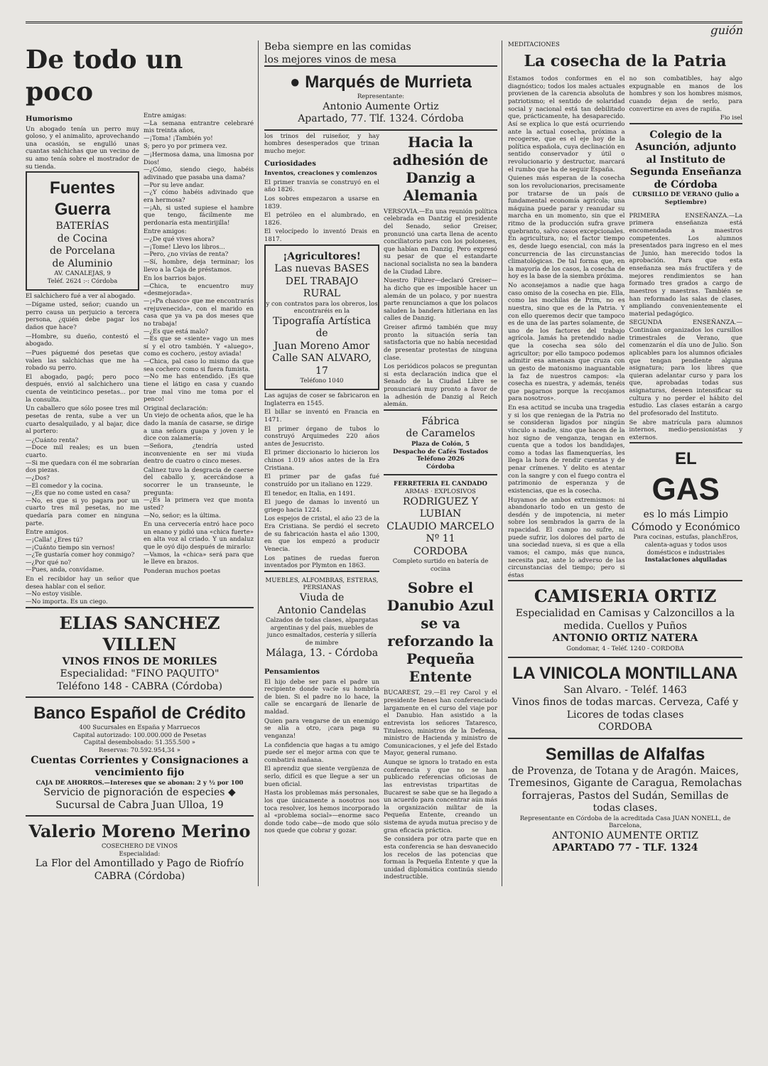guión
De todo un poco
Humorismo
Un abogado tenía un perro muy goloso, y el animalito, aprovechando una ocasión, se engulló unas cuantas salchichas que un vecino de su amo tenía sobre el mostrador de su tienda.
Fuentes Guerra
BATERÍAS
de Cocina
de Porcelana
de Aluminio
AV. CANALEJAS, 9
Teléf. 2624 :-: Córdoba
El salchichero fué a ver al abogado.
—Dígame usted, señor; cuando un perro causa un perjuicio a tercera persona, ¿quién debe pagar los daños que hace?
—Hombre, su dueño, contestó el abogado.
—Pues páguemé dos pesetas que valen las salchichas que me ha robado su perro.
El abogado, pagó; pero poco después, envió al salchichero una cuenta de veinticinco pesetas... por la consulta.
Un caballero que sólo posee tres mil pesetas de renta, sube a ver un cuarto desalquilado, y al bajar, dice al portero:
—¿Cuánto renta?
—Doce mil reales; es un buen cuarto.
—Si me quedara con él me sobrarían dos piezas.
—¿Dos?
—El comedor y la cocina.
—¿Es que no come usted en casa?
—No, es que si yo pagara por un cuarto tres mil pesetas, no me quedaría para comer en ninguna parte.
Entre amigos.
—¡Calla! ¿Eres tú?
—¡Cuánto tiempo sin vernos!
—¿Te gustaría comer hoy conmigo?
—¿Por qué no?
—Pues, anda, convídame.
En el recibidor hay un señor que desea hablar con el señor.
—No estoy visible.
—No importa. Es un ciego.
Entre amigas:
—La semana entrantre celebraré mis treinta años,
—¡Toma! ¡También yo!
S; pero yo por primera vez.
—¡Hermosa dama, una limosna por Dios!
—¿Cómo, siendo ciego, habéis adivinado que pasaba una dama?
—Por su leve andar.
—¿Y cómo habéis adivinado que era hermosa?
—¡Ah, si usted supiese el hambre que tengo, fácilmente me perdonaría esta mentirijilla!
Entre amigos:
—¿De qué vives ahora?
—¡Tome! Llevo los libros...
—Pero, ¿no vivías de renta?
—Sí, hombre, deja terminar; los llevo a la Caja de préstamos.
En los barrios bajos.
—Chica, te encuentro muy «desmejorada».
—¡«Pa chasco» que me encontrarás «rejuvenecida», con el marido en casa que ya va pa dos meses que no trabaja!
—¿Es que está malo?
—Es que se «siente» vago un mes sí y el otro también. Y «aluego», como es cochero, ¡estoy aviada!
—Chica, pal caso lo mismo da que sea cochero como si fuera fumista.
—No me has entendido. ¡Es que tiene el látigo en casa y cuando trae mal vino me toma por el penco!
Original declaración:
Un viejo de ochenta años, que le ha dado la manía de casarse, se dirige a una señora guapa y joven y le dice con zalamería:
—Señora, ¿tendría usted inconveniente en ser mi viuda dentro de cuatro o cinco meses.
Calinez tuvo la desgracia de caerse del caballo y, acercándose a socorrer le un transeunte, le pregunta:
—¿Es la primera vez que monta usted?
—No, señor; es la última.
En una cervecería entró hace poco un enano y pidió una «chica fuerte» en alta voz al criado. Y un andaluz que le oyó dijo después de mirarlo:
—Vamos, la «chica» será para que le lleve en brazos.
Ponderan muchos poetas
ELIAS SANCHEZ
VILLEN
VINOS FINOS DE MORILES
Especialidad: "FINO PAQUITO"
Teléfono 148 - CABRA (Córdoba)
Banco Español de Crédito
400 Sucursales en España y Marruecos
Capital autorizado: 100.000.000 de Pesetas
Capital desembolsado: 51.355.500 »
Reservas: 70.592.954,34 »
Cuentas Corrientes y Consignaciones a vencimiento fijo
CAJA DE AHORROS.—Intereses que se abonan: 2 y ½ por 100
Servicio de pignoración de especies ◆ Sucursal de Cabra Juan Ulloa, 19
Valerio Moreno Merino
COSECHERO DE VINOS
Especialidad:
La Flor del Amontillado y Pago de Riofrío
CABRA (Córdoba)
Beba siempre en las comidas
los mejores vinos de mesa
● Marqués de Murrieta
Representante:
Antonio Aumente Ortiz
Apartado, 77. Tlf. 1324. Córdoba
los trinos del ruiseñor, y hay hombres desesperados que trinan mucho mejor.
Curiosidades
Inventos, creaciones y comienzos
El primer tranvía se construyó en el año 1826.
Los sobres empezaron a usarse en 1839.
El petróleo en el alumbrado, en 1826.
El velocípedo lo inventó Drais en 1817.
¡Agricultores!
Las nuevas BASES DEL TRABAJO RURAL
y con contratos para los obreros, los encontraréis en la
Tipografía Artística
de
Juan Moreno Amor
Calle SAN ALVARO, 17
Teléfono 1040
Las agujas de coser se fabricaron en Inglaterra en 1545.
El billar se inventó en Francia en 1471.
El primer órgano de tubos lo construyó Arquimedes 220 años antes de Jesucristo.
El primer diccionario lo hicieron los chinos 1.019 años antes de la Era Cristiana.
El primer par de gafas fué construído por un italiano en 1229.
El tenedor, en Italia, en 1491.
El juego de damas lo inventó un griego hacia 1224.
Los espejos de cristal, el año 23 de la Era Cristiana. Se perdió el secreto de su fabricación hasta el año 1300, en que los empezó a producir Venecia.
Los patines de ruedas fueron inventados por Plymton en 1863.
MUEBLES, ALFOMBRAS, ESTERAS, PERSIANAS
Viuda de
Antonio Candelas
Calzados de todas clases, alpargatas argentinas y del país, muebles de junco esmaltados, cestería y sillería de mimbre
Málaga, 13. - Córdoba
Pensamientos
El hijo debe ser para el padre un recipiente donde vacíe su hombría de bien. Si el padre no lo hace, la calle se encargará de llenarle de maldad.
Quien para vengarse de un enemigo se alía a otro, ¡cara paga su venganza!
La confidencia que hagas a tu amigo puede ser el mejor arma con que te combatirá mañana.
El aprendiz que siente vergüenza de serlo, difícil es que llegue a ser un buen oficial.
Hasta los problemas más personales, los que únicamente a nosotros nos toca resolver, los hemos incorporado al «problema social»—enorme saco donde todo cabe—de modo que sólo nos quede que cobrar y gozar.
Hacia la adhesión de Danzig a Alemania
VERSOVIA.—En una reunión política celebrada en Dantzig el presidente del Senado, señor Greiser, pronunció una carta llena de acento conciliatorio para con los poloneses, que habían en Danzig. Pero expresó su pesar de que el estandarte nacional socialista no sea la bandera de la Ciudad Libre.
Nuestro Führer—declaró Greiser—ha dicho que es imposible hacer un alemán de un polaco, y por nuestra parte renunciamos a que los polacos saluden la bandera hitleriana en las calles de Danzig.
Greiser afirmó también que muy pronto la situación sería tan satisfactoria que no había necesidad de presentar protestas de ninguna clase.
Los periódicos polacos se preguntan si esta declaración indica que el Senado de la Ciudad Libre se pronunciará muy pronto a favor de la adhesión de Danzig al Reich alemán.
Fábrica
de Caramelos
Plaza de Colón, 5
Despacho de Cafés Tostados
Teléfono 2026
Córdoba
FERRETERIA EL CANDADO
ARMAS · EXPLOSIVOS
RODRIGUEZ Y LUBIAN
CLAUDIO MARCELO
Nº 11
CORDOBA
Completo surtido en batería de cocina
Sobre el Danubio Azul se va reforzando la Pequeña Entente
BUCAREST, 29.—El rey Carol y el presidente Benes han conferenciado largamente en el curso del viaje por el Danubio. Han asistido a la entrevista los señores Tataresco, Titulesco, ministros de la Defensa, ministro de Hacienda y ministro de Comunicaciones, y el jefe del Estado Mayor, general rumano.
Aunque se ignora lo tratado en esta conferencia y que no se han publicado referencias oficiosas de las entrevistas tripartitas de Bucarest se sabe que se ha llegado a un acuerdo para concentrar aún más la organización militar de la Pequeña Entente, creando un sistema de ayuda mutua preciso y de gran eficacia práctica.
Se considera por otra parte que en esta conferencia se han desvanecido los recelos de las potencias que forman la Pequeña Entente y que la unidad diplomática continúa siendo indestructible.
MEDITACIONES
La cosecha de la Patria
Estamos todos conformes en el diagnóstico; todos los males actuales provienen de la carencia absoluta de patriotismo; el sentido de solaridad social y nacional está tan debilitado que, prácticamente, ha desaparecido. Así se explica lo que está ocurriendo ante la actual cosecha, próxima a recogerse, que es el eje hoy de la política española, cuya declinación en sentido conservador y útil o revolucionario y destructor, marcará el rumbo que ha de seguir España.
Quienes más esperan de la cosecha son los revolucionarios, precisamente por tratarse de un país de fundamental economía agrícola; una máquina puede parar y reanudar su marcha en un momento, sin que el ritmo de la producción sufra grave quebranto, salvo casos excepcionales. En agricultura, no; el factor tiempo es, desde luego esencial, con más la concurrencia de las circunstancias climatológicas. De tal forma que, en la mayoría de los casos, la cosecha de hoy es la base de la siembra próxima.
No aconsejamos a nadie que haga caso omiso de la cosecha en pie. Ella, como las mochilas de Prim, no es nuestra, sino que es de la Patria. Y con ello queremos decir que tampoco es de una de las partes solamente, de uno de los factores del trabajo agrícola. Jamás ha pretendido nadie que la cosecha sea sólo del agricultor; por ello tampoco podemos admitir esa amenaza que cruza con un gesto de matonismo inaguantable la faz de nuestros campos: «la cosecha es nuestra, y además, tenéis que pagarnos porque la recojamos para nosotros».
En esa actitud se incuba una tragedia y si los que reniegan de la Patria no se consideran ligados por ningún vínculo a nadie, sino que hacen de la hoz signo de venganza, tengan en cuenta que a todos los bandidajes, como a todas las flamenquerías, les llega la hora de rendir cuentas y de penar crímenes. Y delito es atentar con la sangre y con el fuego contra el patrimonio de esperanza y de existencias, que es la cosecha.
Huyamos de ambos extremismos: ni abandonarlo todo en un gesto de desdén y de impotencia, ni meter sobre los sembrados la garra de la rapacidad. El campo no sufre, ni puede sufrir, los dolores del parto de una sociedad nueva, si es que a ella vamos; el campo, más que nunca, necesita paz, ante lo adverso de las circunstancias del tiempo; pero si éstas
no son combatibles, hay algo expugnable en manos de los hombres y son los hombres mismos, cuando dejan de serlo, para convertirse en aves de rapiña.
Fio isel
Colegio de la Asunción, adjunto al Instituto de Segunda Enseñanza de Córdoba
CURSILLO DE VERANO (Julio a Septiembre)
PRIMERA ENSEÑANZA.—La primera enseñanza está encomendada a maestros competentes. Los alumnos presentados para ingreso en el mes de Junio, han merecido todos la aprobación. Para que esta enseñanza sea más fructífera y de mejores rendimientos se han formado tres grados a cargo de maestros y maestras. También se han reformado las salas de clases, ampliando convenientemente el material pedagógico.
SEGUNDA ENSEÑANZA.—Continúan organizados los cursillos trimestrales de Verano, que comenzarán el día uno de Julio. Son aplicables para los alumnos oficiales que tengan pendiente alguna asignatura; para los libres que quieran adelantar curso y para los que, aprobadas todas sus asignaturas, deseen intensificar su cultura y no perder el hábito del estudio. Las clases estarán a cargo del profesorado del Instituto.
Se abre matrícula para alumnos internos, medio-pensionistas y externos.
EL
GAS
es lo más Limpio Cómodo y Económico
Para cocinas, estufas, planchEros, calenta-aguas y todos usos domésticos e industriales
Instalaciones alquiladas
CAMISERIA ORTIZ
Especialidad en Camisas y Calzoncillos a la medida. Cuellos y Puños
ANTONIO ORTIZ NATERA
Gondomar, 4 - Teléf. 1240 - CORDOBA
LA VINICOLA MONTILLANA
San Alvaro. - Teléf. 1463
Vinos finos de todas marcas. Cerveza, Café y Licores de todas clases
CORDOBA
Semillas de Alfalfas
de Provenza, de Totana y de Aragón. Maices, Tremesinos, Gigante de Caragua, Remolachas forrajeras, Pastos del Sudán, Semillas de todas clases.
Representante en Córdoba de la acreditada Casa JUAN NONELL, de Barcelona,
ANTONIO AUMENTE ORTIZ
APARTADO 77 - TLF. 1324